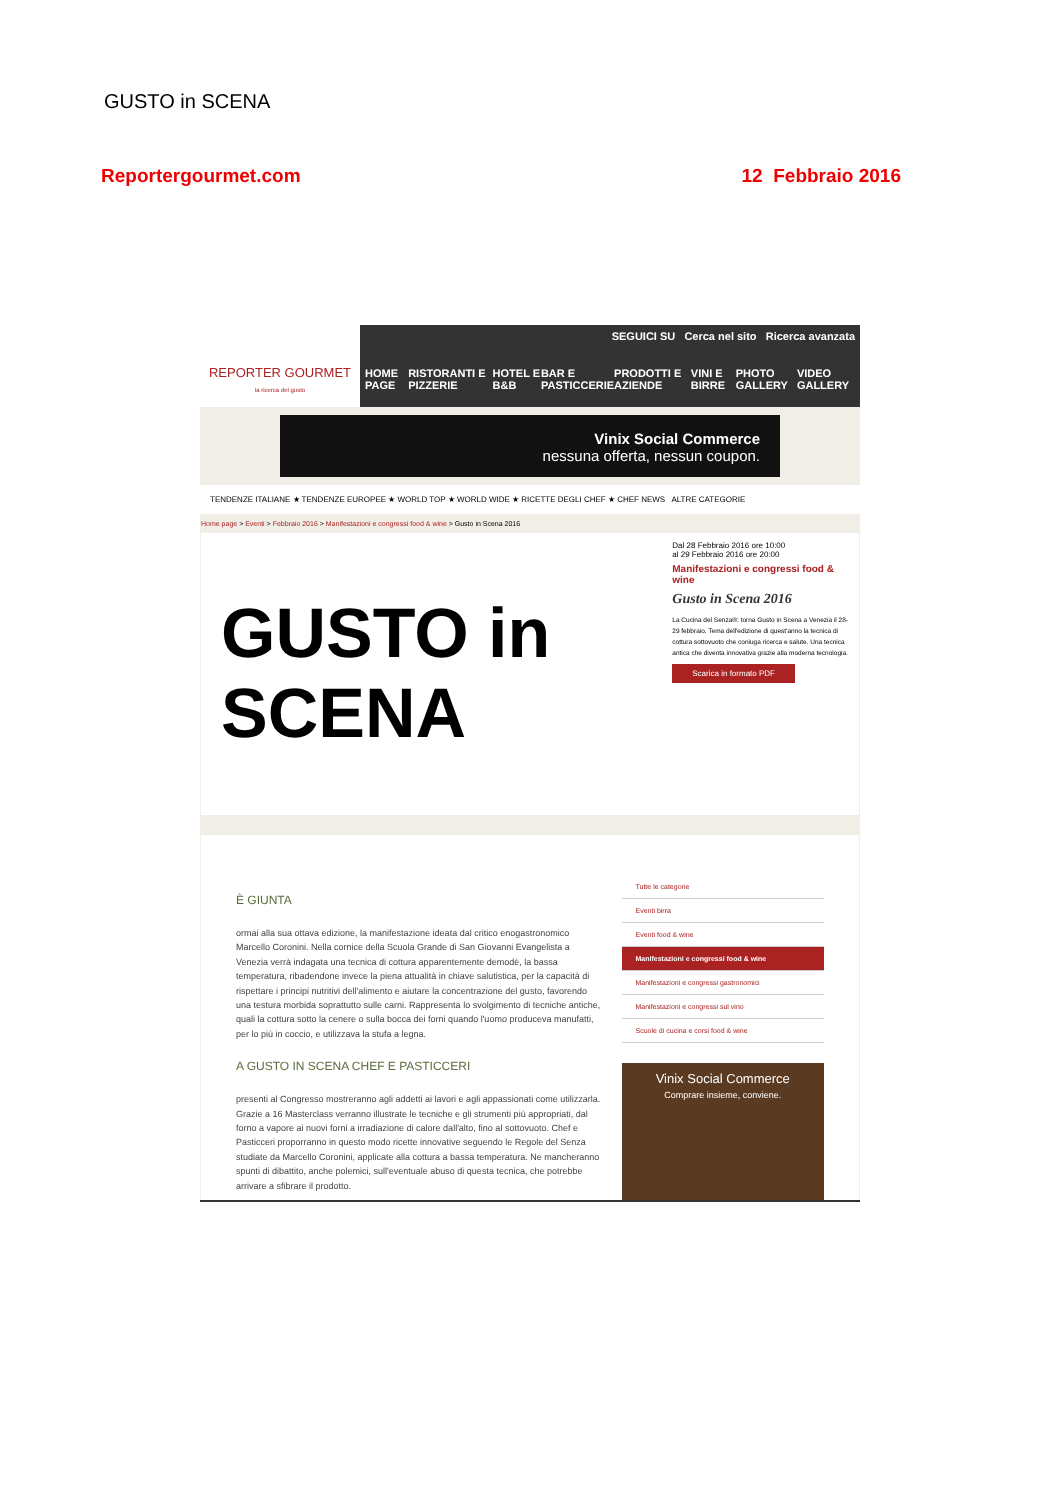GUSTO in SCENA
Reportergourmet.com 12 Febbraio 2016
REPORTER GOURMET
la ricerca del gusto
SEGUICI SU Cerca nel sito Ricerca avanzata
HOME PAGE RISTORANTI E PIZZERIE HOTEL E B&B BAR E PASTICCERIE PRODOTTI E AZIENDE VINI E BIRRE PHOTO GALLERY VIDEO GALLERY
Vinix Social Commerce
nessuna offerta, nessun coupon.
TENDENZE ITALIANE ★ TENDENZE EUROPEE ★ WORLD TOP ★ WORLD WIDE ★ RICETTE DEGLI CHEF ★ CHEF NEWS ALTRE CATEGORIE
Home page > Eventi > Febbraio 2016 > Manifestazioni e congressi food & wine > Gusto in Scena 2016
GUSTO in SCENA
Dal 28 Febbraio 2016 ore 10:00
al 29 Febbraio 2016 ore 20:00
Manifestazioni e congressi food & wine
Gusto in Scena 2016
La Cucina del Senza®: torna Gusto in Scena a Venezia il 28-29 febbraio. Tema dell'edizione di quest'anno la tecnica di cottura sottovuoto che coniuga ricerca e salute. Una tecnica antica che diventa innovativa grazie alla moderna tecnologia.
Scarica in formato PDF
È GIUNTA
ormai alla sua ottava edizione, la manifestazione ideata dal critico enogastronomico Marcello Coronini. Nella cornice della Scuola Grande di San Giovanni Evangelista a Venezia verrà indagata una tecnica di cottura apparentemente demodè, la bassa temperatura, ribadendone invece la piena attualità in chiave salutistica, per la capacità di rispettare i principi nutritivi dell'alimento e aiutare la concentrazione del gusto, favorendo una testura morbida soprattutto sulle carni. Rappresenta lo svolgimento di tecniche antiche, quali la cottura sotto la cenere o sulla bocca dei forni quando l'uomo produceva manufatti, per lo più in coccio, e utilizzava la stufa a legna.
A GUSTO IN SCENA CHEF E PASTICCERI
presenti al Congresso mostreranno agli addetti ai lavori e agli appassionati come utilizzarla. Grazie a 16 Masterclass verranno illustrate le tecniche e gli strumenti più appropriati, dal forno a vapore ai nuovi forni a irradiazione di calore dall'alto, fino al sottovuoto. Chef e Pasticceri proporranno in questo modo ricette innovative seguendo le Regole del Senza studiate da Marcello Coronini, applicate alla cottura a bassa temperatura. Ne mancheranno spunti di dibattito, anche polemici, sull'eventuale abuso di questa tecnica, che potrebbe arrivare a sfibrare il prodotto.
Tutte le categorie
Eventi birra
Eventi food & wine
Manifestazioni e congressi food & wine
Manifestazioni e congressi gastronomici
Manifestazioni e congressi sul vino
Scuole di cucina e corsi food & wine
Vinix Social Commerce
Comprare insieme, conviene.